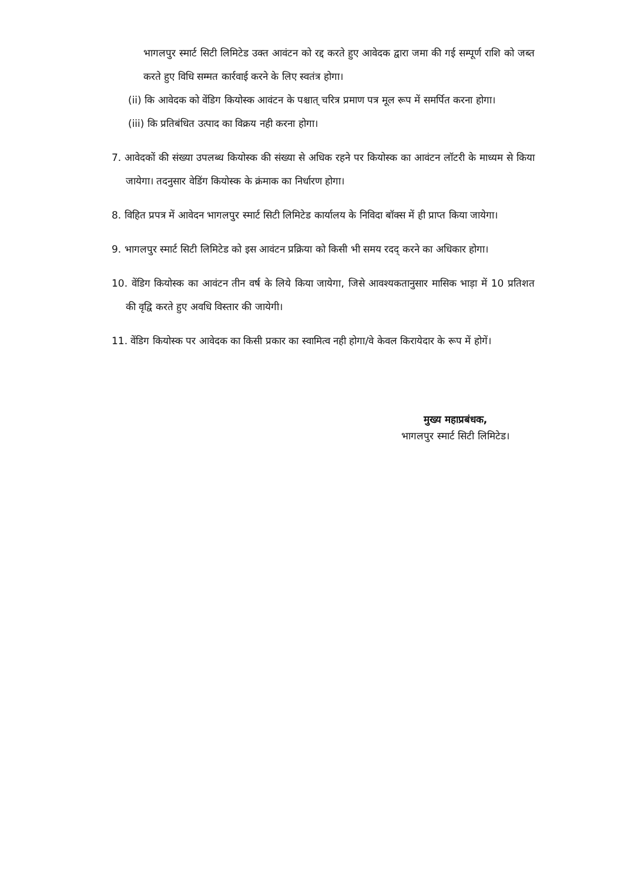भागलपुर स्मार्ट सिटी लिमिटेड उक्त आवंटन को रद्द करते हुए आवेदक द्वारा जमा की गई सम्पूर्ण राशि को जब्त करते हुए विधि सम्मत कार्रवाई करने के लिए स्वतंत्र होगा।
(ii) कि आवेदक को वेंडिग कियोस्क आवंटन के पश्चात् चरित्र प्रमाण पत्र मूल रूप में समर्पित करना होगा।
(iii) कि प्रतिबंधित उत्पाद का विक्रय नही करना होगा।
7. आवेदकों की संख्या उपलब्ध कियोस्क की संख्या से अधिक रहने पर कियोस्क का आवंटन लॉटरी के माध्यम से किया जायेगा। तदनुसार वेडिंग कियोस्क के क्रंमाक का निर्धारण होगा।
8. विहित प्रपत्र में आवेदन भागलपुर स्मार्ट सिटी लिमिटेड कार्यालय के निविदा बॉक्स में ही प्राप्त किया जायेगा।
9. भागलपुर स्मार्ट सिटी लिमिटेड को इस आवंटन प्रक्रिया को किसी भी समय रदद् करने का अधिकार होगा।
10. वेंडिग कियोस्क का आवंटन तीन वर्ष के लिये किया जायेगा, जिसे आवश्यकतानुसार मासिक भाड़ा में 10 प्रतिशत की वृद्वि करते हुए अवधि विस्तार की जायेगी।
11. वेंडिग कियोस्क पर आवेदक का किसी प्रकार का स्वामित्व नही होगा/वे केवल किरायेदार के रूप में होगें।
मुख्य महाप्रबंधक,
भागलपुर स्मार्ट सिटी लिमिटेड।